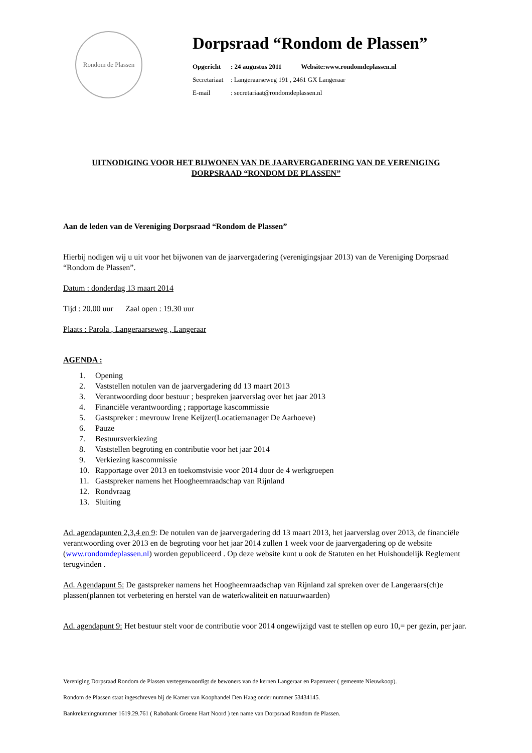Rondom de Plassen
Dorpsraad “Rondom de Plassen”
Opgericht: 24 augustus 2011 Website:www.rondomdeplassen.nl
Secretariaat: Langeraarseweg 191 , 2461 GX Langeraar
E-mail: secretariaat@rondomdeplassen.nl
UITNODIGING VOOR HET BIJWONEN VAN DE JAARVERGADERING VAN DE VERENIGING
DORPSRAAD “RONDOM DE PLASSEN”
Aan de leden van de Vereniging Dorpsraad “Rondom de Plassen”
Hierbij nodigen wij u uit voor het bijwonen van de jaarvergadering (verenigingsjaar 2013) van de Vereniging Dorpsraad “Rondom de Plassen”.
Datum : donderdag 13 maart 2014
Tijd : 20.00 uur Zaal open : 19.30 uur
Plaats : Parola , Langeraarseweg , Langeraar
AGENDA :
1. Opening
2. Vaststellen notulen van de jaarvergadering dd 13 maart 2013
3. Verantwoording door bestuur ; bespreken jaarverslag over het jaar 2013
4. Financiële verantwoording ; rapportage kascommissie
5. Gastspreker : mevrouw Irene Keijzer(Locatiemanager De Aarhoeve)
6. Pauze
7. Bestuursverkiezing
8. Vaststellen begroting en contributie voor het jaar 2014
9. Verkiezing kascommissie
10. Rapportage over 2013 en toekomstvisie voor 2014 door de 4 werkgroepen
11. Gastspreker namens het Hoogheemraadschap van Rijnland
12. Rondvraag
13. Sluiting
Ad. agendapunten 2,3,4 en 9: De notulen van de jaarvergadering dd 13 maart 2013, het jaarverslag over 2013, de financiële verantwoording over 2013 en de begroting voor het jaar 2014 zullen 1 week voor de jaarvergadering op de website (www.rondomdeplassen.nl) worden gepubliceerd . Op deze website kunt u ook de Statuten en het Huishoudelijk Reglement terugvinden .
Ad. Agendapunt 5: De gastspreker namens het Hoogheemraadschap van Rijnland zal spreken over de Langeraars(ch)e plassen(plannen tot verbetering en herstel van de waterkwaliteit en natuurwaarden)
Ad. agendapunt 9: Het bestuur stelt voor de contributie voor 2014 ongewijzigd vast te stellen op euro 10,= per gezin, per jaar.
Vereniging Dorpsraad Rondom de Plassen vertegenwoordigt de bewoners van de kernen Langeraar en Papenveer ( gemeente Nieuwkoop).
Rondom de Plassen staat ingeschreven bij de Kamer van Koophandel Den Haag onder nummer 53434145.
Bankrekeningnummer 1619.29.761 ( Rabobank Groene Hart Noord ) ten name van Dorpsraad Rondom de Plassen.